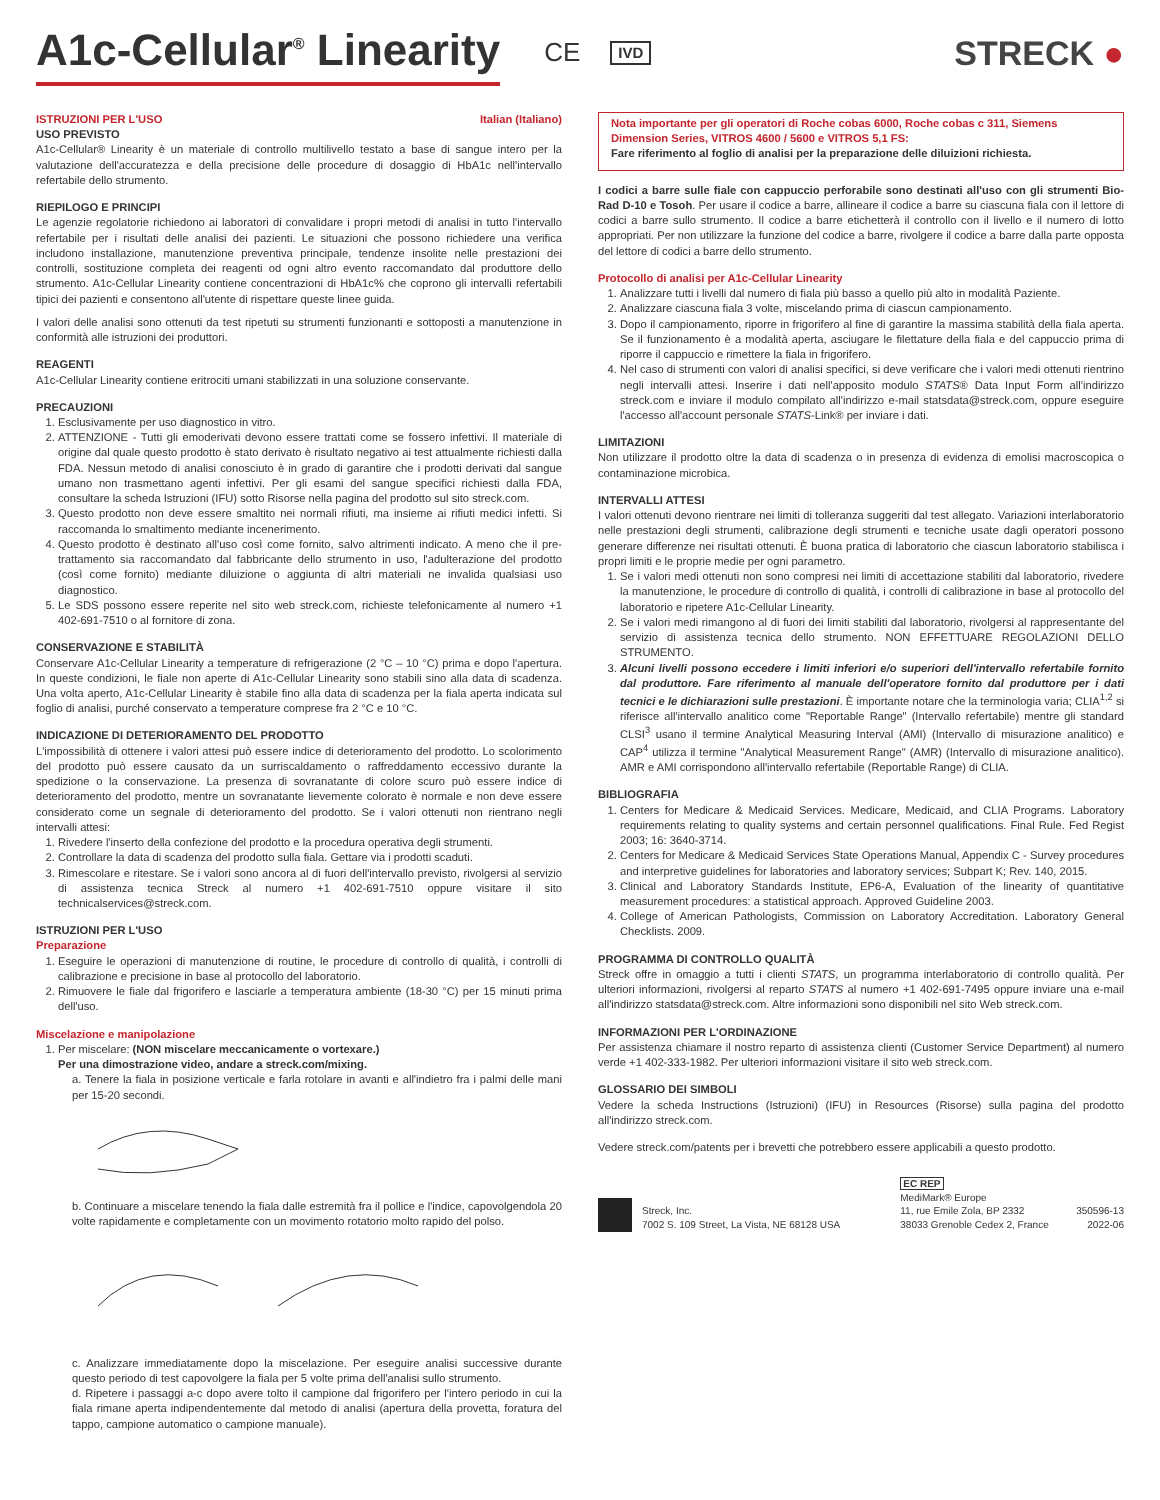A1c-Cellular<sup>®</sup> Linearity CE IVD STRECK ●
ISTRUZIONI PER L'USO Italian (Italiano)
USO PREVISTO
A1c-Cellular® Linearity è un materiale di controllo multilivello testato a base di sangue intero per la valutazione dell'accuratezza e della precisione delle procedure di dosaggio di HbA1c nell'intervallo refertabile dello strumento.
RIEPILOGO E PRINCIPI
Le agenzie regolatorie richiedono ai laboratori di convalidare i propri metodi di analisi in tutto l'intervallo refertabile per i risultati delle analisi dei pazienti. Le situazioni che possono richiedere una verifica includono installazione, manutenzione preventiva principale, tendenze insolite nelle prestazioni dei controlli, sostituzione completa dei reagenti od ogni altro evento raccomandato dal produttore dello strumento. A1c-Cellular Linearity contiene concentrazioni di HbA1c% che coprono gli intervalli refertabili tipici dei pazienti e consentono all'utente di rispettare queste linee guida.
I valori delle analisi sono ottenuti da test ripetuti su strumenti funzionanti e sottoposti a manutenzione in conformità alle istruzioni dei produttori.
REAGENTI
A1c-Cellular Linearity contiene eritrociti umani stabilizzati in una soluzione conservante.
PRECAUZIONI
1. Esclusivamente per uso diagnostico in vitro.
2. ATTENZIONE - Tutti gli emoderivati devono essere trattati come se fossero infettivi. Il materiale di origine dal quale questo prodotto è stato derivato è risultato negativo ai test attualmente richiesti dalla FDA. Nessun metodo di analisi conosciuto è in grado di garantire che i prodotti derivati dal sangue umano non trasmettano agenti infettivi. Per gli esami del sangue specifici richiesti dalla FDA, consultare la scheda Istruzioni (IFU) sotto Risorse nella pagina del prodotto sul sito streck.com.
3. Questo prodotto non deve essere smaltito nei normali rifiuti, ma insieme ai rifiuti medici infetti. Si raccomanda lo smaltimento mediante incenerimento.
4. Questo prodotto è destinato all'uso così come fornito, salvo altrimenti indicato. A meno che il pre-trattamento sia raccomandato dal fabbricante dello strumento in uso, l'adulterazione del prodotto (così come fornito) mediante diluizione o aggiunta di altri materiali ne invalida qualsiasi uso diagnostico.
5. Le SDS possono essere reperite nel sito web streck.com, richieste telefonicamente al numero +1 402-691-7510 o al fornitore di zona.
CONSERVAZIONE E STABILITÀ
Conservare A1c-Cellular Linearity a temperature di refrigerazione (2 °C – 10 °C) prima e dopo l'apertura. In queste condizioni, le fiale non aperte di A1c-Cellular Linearity sono stabili sino alla data di scadenza. Una volta aperto, A1c-Cellular Linearity è stabile fino alla data di scadenza per la fiala aperta indicata sul foglio di analisi, purché conservato a temperature comprese fra 2 °C e 10 °C.
INDICAZIONE DI DETERIORAMENTO DEL PRODOTTO
L'impossibilità di ottenere i valori attesi può essere indice di deterioramento del prodotto. Lo scolorimento del prodotto può essere causato da un surriscaldamento o raffreddamento eccessivo durante la spedizione o la conservazione. La presenza di sovranatante di colore scuro può essere indice di deterioramento del prodotto, mentre un sovranatante lievemente colorato è normale e non deve essere considerato come un segnale di deterioramento del prodotto. Se i valori ottenuti non rientrano negli intervalli attesi:
1. Rivedere l'inserto della confezione del prodotto e la procedura operativa degli strumenti.
2. Controllare la data di scadenza del prodotto sulla fiala. Gettare via i prodotti scaduti.
3. Rimescolare e ritestare. Se i valori sono ancora al di fuori dell'intervallo previsto, rivolgersi al servizio di assistenza tecnica Streck al numero +1 402-691-7510 oppure visitare il sito technicalservices@streck.com.
ISTRUZIONI PER L'USO
Preparazione
1. Eseguire le operazioni di manutenzione di routine, le procedure di controllo di qualità, i controlli di calibrazione e precisione in base al protocollo del laboratorio.
2. Rimuovere le fiale dal frigorifero e lasciarle a temperatura ambiente (18-30 °C) per 15 minuti prima dell'uso.
Miscelazione e manipolazione
1. Per miscelare: (NON miscelare meccanicamente o vortexare.)
Per una dimostrazione video, andare a streck.com/mixing.
a. Tenere la fiala in posizione verticale e farla rotolare in avanti e all'indietro fra i palmi delle mani per 15-20 secondi.
b. Continuare a miscelare tenendo la fiala dalle estremità fra il pollice e l'indice, capovolgendola 20 volte rapidamente e completamente con un movimento rotatorio molto rapido del polso.
c. Analizzare immediatamente dopo la miscelazione. Per eseguire analisi successive durante questo periodo di test capovolgere la fiala per 5 volte prima dell'analisi sullo strumento.
d. Ripetere i passaggi a-c dopo avere tolto il campione dal frigorifero per l'intero periodo in cui la fiala rimane aperta indipendentemente dal metodo di analisi (apertura della provetta, foratura del tappo, campione automatico o campione manuale).
Nota importante per gli operatori di Roche cobas 6000, Roche cobas c 311, Siemens Dimension Series, VITROS 4600 / 5600 e VITROS 5,1 FS:
Fare riferimento al foglio di analisi per la preparazione delle diluizioni richiesta.
I codici a barre sulle fiale con cappuccio perforabile sono destinati all'uso con gli strumenti Bio-Rad D-10 e Tosoh. Per usare il codice a barre, allineare il codice a barre su ciascuna fiala con il lettore di codici a barre sullo strumento. Il codice a barre etichetterà il controllo con il livello e il numero di lotto appropriati. Per non utilizzare la funzione del codice a barre, rivolgere il codice a barre dalla parte opposta del lettore di codici a barre dello strumento.
Protocollo di analisi per A1c-Cellular Linearity
1. Analizzare tutti i livelli dal numero di fiala più basso a quello più alto in modalità Paziente.
2. Analizzare ciascuna fiala 3 volte, miscelando prima di ciascun campionamento.
3. Dopo il campionamento, riporre in frigorifero al fine di garantire la massima stabilità della fiala aperta. Se il funzionamento è a modalità aperta, asciugare le filettature della fiala e del cappuccio prima di riporre il cappuccio e rimettere la fiala in frigorifero.
4. Nel caso di strumenti con valori di analisi specifici, si deve verificare che i valori medi ottenuti rientrino negli intervalli attesi. Inserire i dati nell'apposito modulo STATS® Data Input Form all'indirizzo streck.com e inviare il modulo compilato all'indirizzo e-mail statsdata@streck.com, oppure eseguire l'accesso all'account personale STATS-Link® per inviare i dati.
LIMITAZIONI
Non utilizzare il prodotto oltre la data di scadenza o in presenza di evidenza di emolisi macroscopica o contaminazione microbica.
INTERVALLI ATTESI
I valori ottenuti devono rientrare nei limiti di tolleranza suggeriti dal test allegato. Variazioni interlaboratorio nelle prestazioni degli strumenti, calibrazione degli strumenti e tecniche usate dagli operatori possono generare differenze nei risultati ottenuti. È buona pratica di laboratorio che ciascun laboratorio stabilisca i propri limiti e le proprie medie per ogni parametro.
1. Se i valori medi ottenuti non sono compresi nei limiti di accettazione stabiliti dal laboratorio, rivedere la manutenzione, le procedure di controllo di qualità, i controlli di calibrazione in base al protocollo del laboratorio e ripetere A1c-Cellular Linearity.
2. Se i valori medi rimangono al di fuori dei limiti stabiliti dal laboratorio, rivolgersi al rappresentante del servizio di assistenza tecnica dello strumento. NON EFFETTUARE REGOLAZIONI DELLO STRUMENTO.
3. Alcuni livelli possono eccedere i limiti inferiori e/o superiori dell'intervallo refertabile fornito dal produttore. Fare riferimento al manuale dell'operatore fornito dal produttore per i dati tecnici e le dichiarazioni sulle prestazioni. È importante notare che la terminologia varia; CLIA<sup>1,2</sup> si riferisce all'intervallo analitico come "Reportable Range" (Intervallo refertabile) mentre gli standard CLSI<sup>3</sup> usano il termine Analytical Measuring Interval (AMI) (Intervallo di misurazione analitico) e CAP<sup>4</sup> utilizza il termine "Analytical Measurement Range" (AMR) (Intervallo di misurazione analitico). AMR e AMI corrispondono all'intervallo refertabile (Reportable Range) di CLIA.
BIBLIOGRAFIA
1. Centers for Medicare & Medicaid Services. Medicare, Medicaid, and CLIA Programs. Laboratory requirements relating to quality systems and certain personnel qualifications. Final Rule. Fed Regist 2003; 16: 3640-3714.
2. Centers for Medicare & Medicaid Services State Operations Manual, Appendix C - Survey procedures and interpretive guidelines for laboratories and laboratory services; Subpart K; Rev. 140, 2015.
3. Clinical and Laboratory Standards Institute, EP6-A, Evaluation of the linearity of quantitative measurement procedures: a statistical approach. Approved Guideline 2003.
4. College of American Pathologists, Commission on Laboratory Accreditation. Laboratory General Checklists. 2009.
PROGRAMMA DI CONTROLLO QUALITÀ
Streck offre in omaggio a tutti i clienti STATS, un programma interlaboratorio di controllo qualità. Per ulteriori informazioni, rivolgersi al reparto STATS al numero +1 402-691-7495 oppure inviare una e-mail all'indirizzo statsdata@streck.com. Altre informazioni sono disponibili nel sito Web streck.com.
INFORMAZIONI PER L'ORDINAZIONE
Per assistenza chiamare il nostro reparto di assistenza clienti (Customer Service Department) al numero verde +1 402-333-1982. Per ulteriori informazioni visitare il sito web streck.com.
GLOSSARIO DEI SIMBOLI
Vedere la scheda Instructions (Istruzioni) (IFU) in Resources (Risorse) sulla pagina del prodotto all'indirizzo streck.com.
Vedere streck.com/patents per i brevetti che potrebbero essere applicabili a questo prodotto.
Streck, Inc.
7002 S. 109 Street, La Vista, NE 68128 USA
EC REP
MediMark® Europe
11, rue Emile Zola, BP 2332
38033 Grenoble Cedex 2, France
350596-13
2022-06